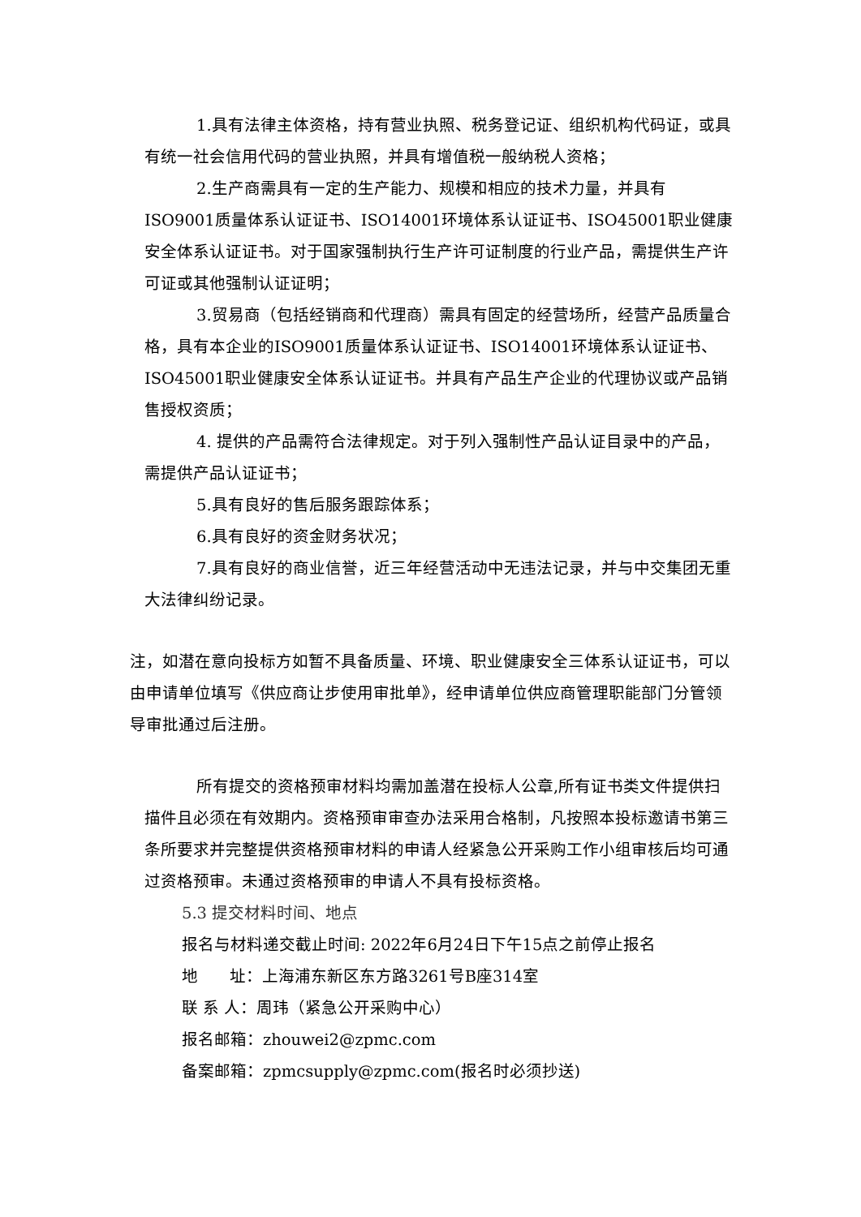1.具有法律主体资格，持有营业执照、税务登记证、组织机构代码证，或具有统一社会信用代码的营业执照，并具有增值税一般纳税人资格；
2.生产商需具有一定的生产能力、规模和相应的技术力量，并具有ISO9001质量体系认证证书、ISO14001环境体系认证证书、ISO45001职业健康安全体系认证证书。对于国家强制执行生产许可证制度的行业产品，需提供生产许可证或其他强制认证证明；
3.贸易商（包括经销商和代理商）需具有固定的经营场所，经营产品质量合格，具有本企业的ISO9001质量体系认证证书、ISO14001环境体系认证证书、ISO45001职业健康安全体系认证证书。并具有产品生产企业的代理协议或产品销售授权资质；
4. 提供的产品需符合法律规定。对于列入强制性产品认证目录中的产品，需提供产品认证证书；
5.具有良好的售后服务跟踪体系；
6.具有良好的资金财务状况；
7.具有良好的商业信誉，近三年经营活动中无违法记录，并与中交集团无重大法律纠纷记录。
注，如潜在意向投标方如暂不具备质量、环境、职业健康安全三体系认证证书，可以由申请单位填写《供应商让步使用审批单》，经申请单位供应商管理职能部门分管领导审批通过后注册。
所有提交的资格预审材料均需加盖潜在投标人公章,所有证书类文件提供扫描件且必须在有效期内。资格预审审查办法采用合格制，凡按照本投标邀请书第三条所要求并完整提供资格预审材料的申请人经紧急公开采购工作小组审核后均可通过资格预审。未通过资格预审的申请人不具有投标资格。
5.3 提交材料时间、地点
报名与材料递交截止时间: 2022年6月24日下午15点之前停止报名
地  址：上海浦东新区东方路3261号B座314室
联 系 人：周玮（紧急公开采购中心）
报名邮箱：zhouwei2@zpmc.com
备案邮箱：zpmcsupply@zpmc.com(报名时必须抄送)